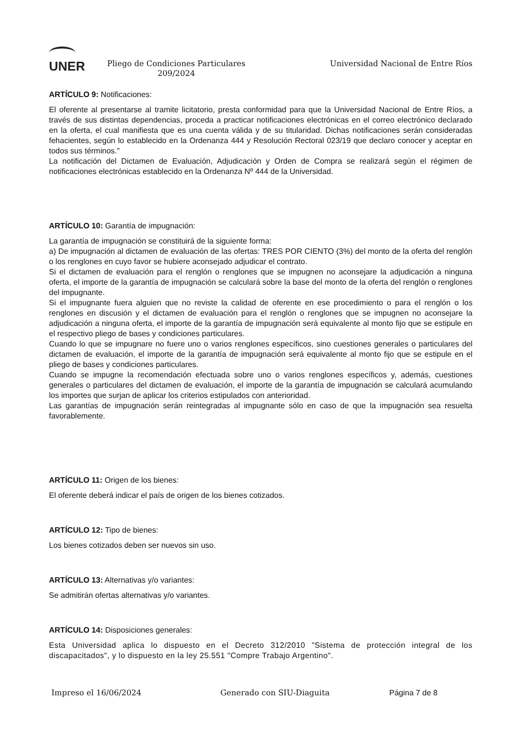UNER
Pliego de Condiciones Particulares 209/2024
Universidad Nacional de Entre Ríos
ARTÍCULO 9: Notificaciones:
El oferente al presentarse al tramite licitatorio, presta conformidad para que la Universidad Nacional de Entre Ríos, a través de sus distintas dependencias, proceda a practicar notificaciones electrónicas en el correo electrónico declarado en la oferta, el cual manifiesta que es una cuenta válida y de su titularidad. Dichas notificaciones serán consideradas fehacientes, según lo establecido en la Ordenanza 444 y Resolución Rectoral 023/19 que declaro conocer y aceptar en todos sus términos."
La notificación del Dictamen de Evaluación, Adjudicación y Orden de Compra se realizará según el régimen de notificaciones electrónicas establecido en la Ordenanza Nº 444 de la Universidad.
ARTÍCULO 10: Garantía de impugnación:
La garantía de impugnación se constituirá de la siguiente forma:
a) De impugnación al dictamen de evaluación de las ofertas: TRES POR CIENTO (3%) del monto de la oferta del renglón o los renglones en cuyo favor se hubiere aconsejado adjudicar el contrato.
Si el dictamen de evaluación para el renglón o renglones que se impugnen no aconsejare la adjudicación a ninguna oferta, el importe de la garantía de impugnación se calculará sobre la base del monto de la oferta del renglón o renglones del impugnante.
Si el impugnante fuera alguien que no reviste la calidad de oferente en ese procedimiento o para el renglón o los renglones en discusión y el dictamen de evaluación para el renglón o renglones que se impugnen no aconsejare la adjudicación a ninguna oferta, el importe de la garantía de impugnación será equivalente al monto fijo que se estipule en el respectivo pliego de bases y condiciones particulares.
Cuando lo que se impugnare no fuere uno o varios renglones específicos, sino cuestiones generales o particulares del dictamen de evaluación, el importe de la garantía de impugnación será equivalente al monto fijo que se estipule en el pliego de bases y condiciones particulares.
Cuando se impugne la recomendación efectuada sobre uno o varios renglones específicos y, además, cuestiones generales o particulares del dictamen de evaluación, el importe de la garantía de impugnación se calculará acumulando los importes que surjan de aplicar los criterios estipulados con anterioridad.
Las garantías de impugnación serán reintegradas al impugnante sólo en caso de que la impugnación sea resuelta favorablemente.
ARTÍCULO 11: Origen de los bienes:
El oferente deberá indicar el país de origen de los bienes cotizados.
ARTÍCULO 12: Tipo de bienes:
Los bienes cotizados deben ser nuevos sin uso.
ARTÍCULO 13: Alternativas y/o variantes:
Se admitirán ofertas alternativas y/o variantes.
ARTÍCULO 14: Disposiciones generales:
Esta Universidad aplica lo dispuesto en el Decreto 312/2010 "Sistema de protección integral de los discapacitados", y lo dispuesto en la ley 25.551 "Compre Trabajo Argentino".
Impreso el 16/06/2024 Generado con SIU-Diaguita Página 7 de 8